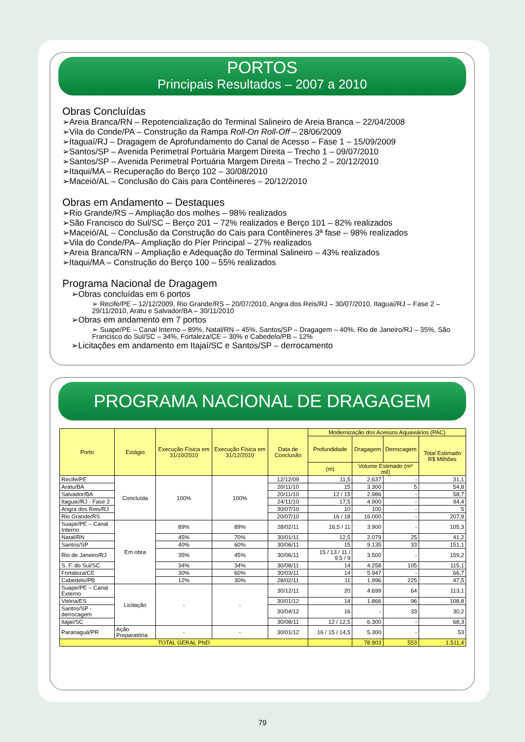PORTOS
Principais Resultados – 2007 a 2010
Obras Concluídas
➢Areia Branca/RN – Repotencialização do Terminal Salineiro de Areia Branca – 22/04/2008
➢Vila do Conde/PA – Construção da Rampa Roll-On Roll-Off – 28/06/2009
➢Itaguaí/RJ – Dragagem de Aprofundamento do Canal de Acesso – Fase 1 – 15/09/2009
➢Santos/SP – Avenida Perimetral Portuária Margem Direita – Trecho 1 – 09/07/2010
➢Santos/SP – Avenida Perimetral Portuária Margem Direita – Trecho 2 – 20/12/2010
➢Itaqui/MA – Recuperação do Berço 102 – 30/08/2010
➢Maceió/AL – Conclusão do Cais para Contêineres – 20/12/2010
Obras em Andamento – Destaques
➢Rio Grande/RS – Ampliação dos molhes – 98% realizados
➢São Francisco do Sul/SC – Berço 201 – 72% realizados e Berço 101 – 82% realizados
➢Maceió/AL – Conclusão da Construção do Cais para Contêineres 3ª fase – 98% realizados
➢Vila do Conde/PA– Ampliação do Píer Principal – 27% realizados
➢Areia Branca/RN – Ampliação e Adequação do Terminal Salineiro – 43% realizados
➢Itaqui/MA – Construção do Berço 100 – 55% realizados
Programa Nacional de Dragagem
➢Obras concluídas em 6 portos
➢ Recife/PE – 12/12/2009, Rio Grande/RS – 20/07/2010, Angra dos Reis/RJ – 30/07/2010, Itaguaí/RJ – Fase 2 – 29/11/2010, Aratu e Salvador/BA – 30/11/2010
➢Obras em andamento em 7 portos
➢ Suape/PE – Canal Interno – 89%, Natal/RN – 45%, Santos/SP – Dragagem – 40%, Rio de Janeiro/RJ – 35%, São Francisco do Sul/SC – 34%, Fortaleza/CE – 30% e Cabedelo/PB – 12%
➢Licitações em andamento em Itajaí/SC e Santos/SP – derrocamento
PROGRAMA NACIONAL DE DRAGAGEM
| Porto | Estágio | Execução Física em 31/10/2010 | Execução Física em 31/12/2010 | Data de Conclusão | Modernização dos Acessos Aquaviários (PAC) | | | |
| --- | --- | --- | --- | --- | --- | --- | --- | --- |
| | | | | | Profundidade | Dragagem | Derrocagem | Total Estimado R$ Milhões |
| | | | | | (m) | Volume Estimado (m³ mil) | | |
| Recife/PE | Concluída | 100% | 100% | 12/12/09 | 11,5 | 2.637 | - | 31,1 |
| Aratu/BA | | | | 20/11/10 | 15 | 3.300 | 5 | 54,8 |
| Salvador/BA | | | | 20/11/10 | 12 / 15 | 2.986 | - | 58,7 |
| Itaguaí/RJ - Fase 2 | | | | 24/11/10 | 17,5 | 4.900 | - | 94,4 |
| Angra dos Reis/RJ | | | | 30/07/10 | 10 | 100 | - | 5 |
| Rio Grande/RS | | | | 20/07/10 | 16 / 18 | 16.000 | - | 207,9 |
| Suape/PE – Canal Interno | Em obra | 89% | 89% | 28/02/11 | 16,5 / 11 | 3.900 | - | 105,3 |
| Natal/RN | | 45% | 70% | 30/01/11 | 12,5 | 2.079 | 25 | 41,2 |
| Santos/SP | | 40% | 60% | 30/06/11 | 15 | 9.135 | 33 | 151,1 |
| Rio de Janeiro/RJ | | 35% | 45% | 30/06/11 | 15 / 13 / 11 / 9,5 / 9 | 3.500 | - | 159,2 |
| S. F. do Sul/SC | | 34% | 34% | 30/08/11 | 14 | 4.258 | 105 | 115,1 |
| Fortaleza/CE | | 30% | 60% | 30/03/11 | 14 | 5.947 | - | 66,7 |
| Cabedelo/PB | | 12% | 30% | 28/02/11 | 11 | 1.996 | 225 | 47,5 |
| Suape/PE – Canal Externo | Licitação | - | - | 30/12/11 | 20 | 4.699 | 64 | 113,1 |
| Vitória/ES | | | | 30/01/12 | 14 | 1.866 | 96 | 108,8 |
| Santos/SP - derrocagem | | | | 30/04/12 | 16 | - | 33 | 30,2 |
| Itajaí/SC | | | | 30/08/11 | 12 / 12,5 | 6.300 | - | 68,3 |
| Paranaguá/PR | Ação Preparatória | - | - | 30/01/12 | 16 / 15 / 14,5 | 5.300 | - | 53 |
| TOTAL GERAL PND | | | | | | 78.903 | 553 | 1.511,4 |
79